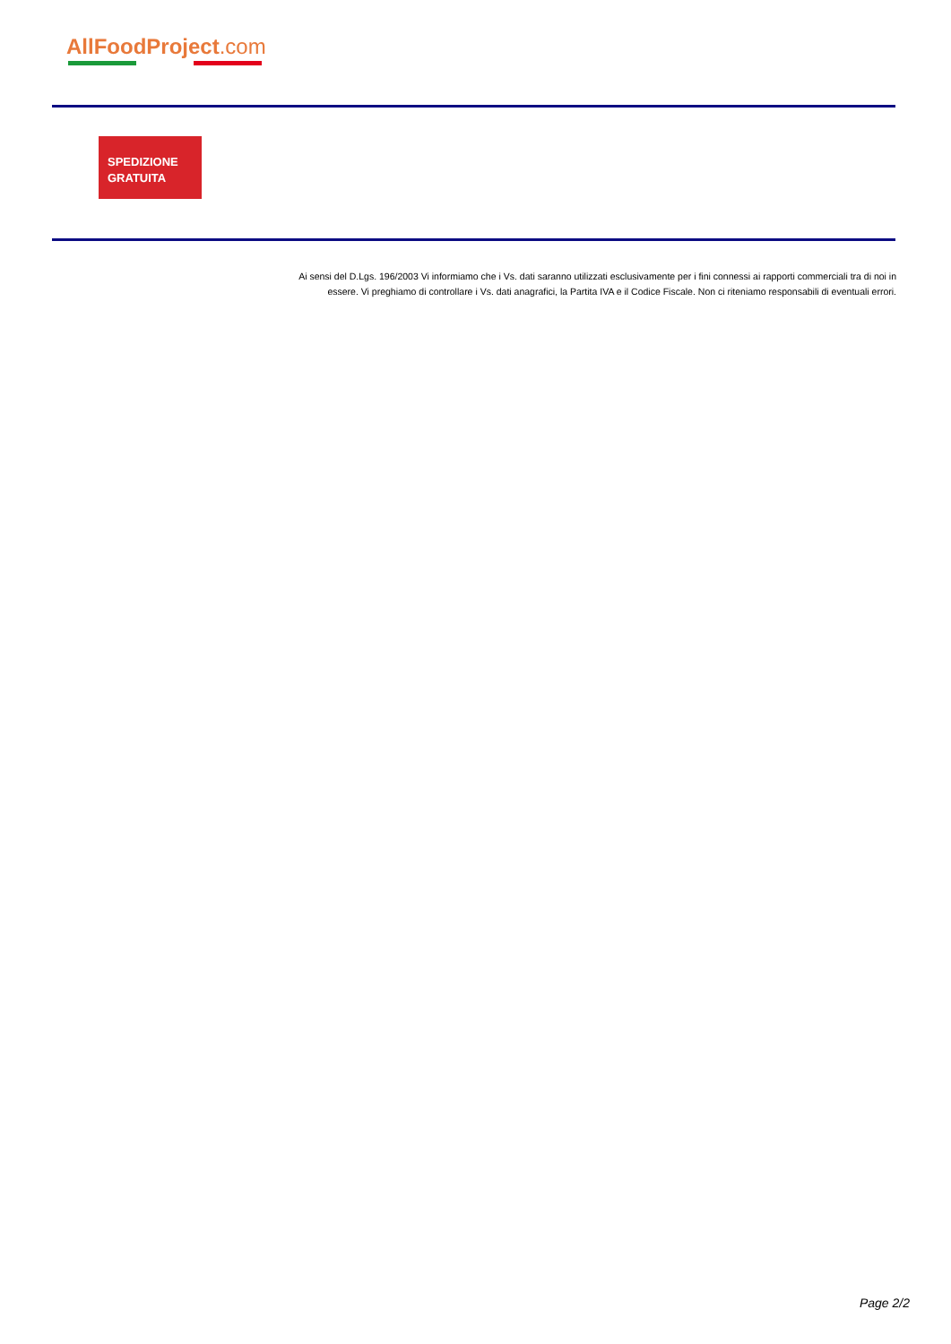AllFoodProject.com
SPEDIZIONE
GRATUITA
Ai sensi del D.Lgs. 196/2003 Vi informiamo che i Vs. dati saranno utilizzati esclusivamente per i fini connessi ai rapporti commerciali tra di noi in essere. Vi preghiamo di controllare i Vs. dati anagrafici, la Partita IVA e il Codice Fiscale. Non ci riteniamo responsabili di eventuali errori.
Page 2/2